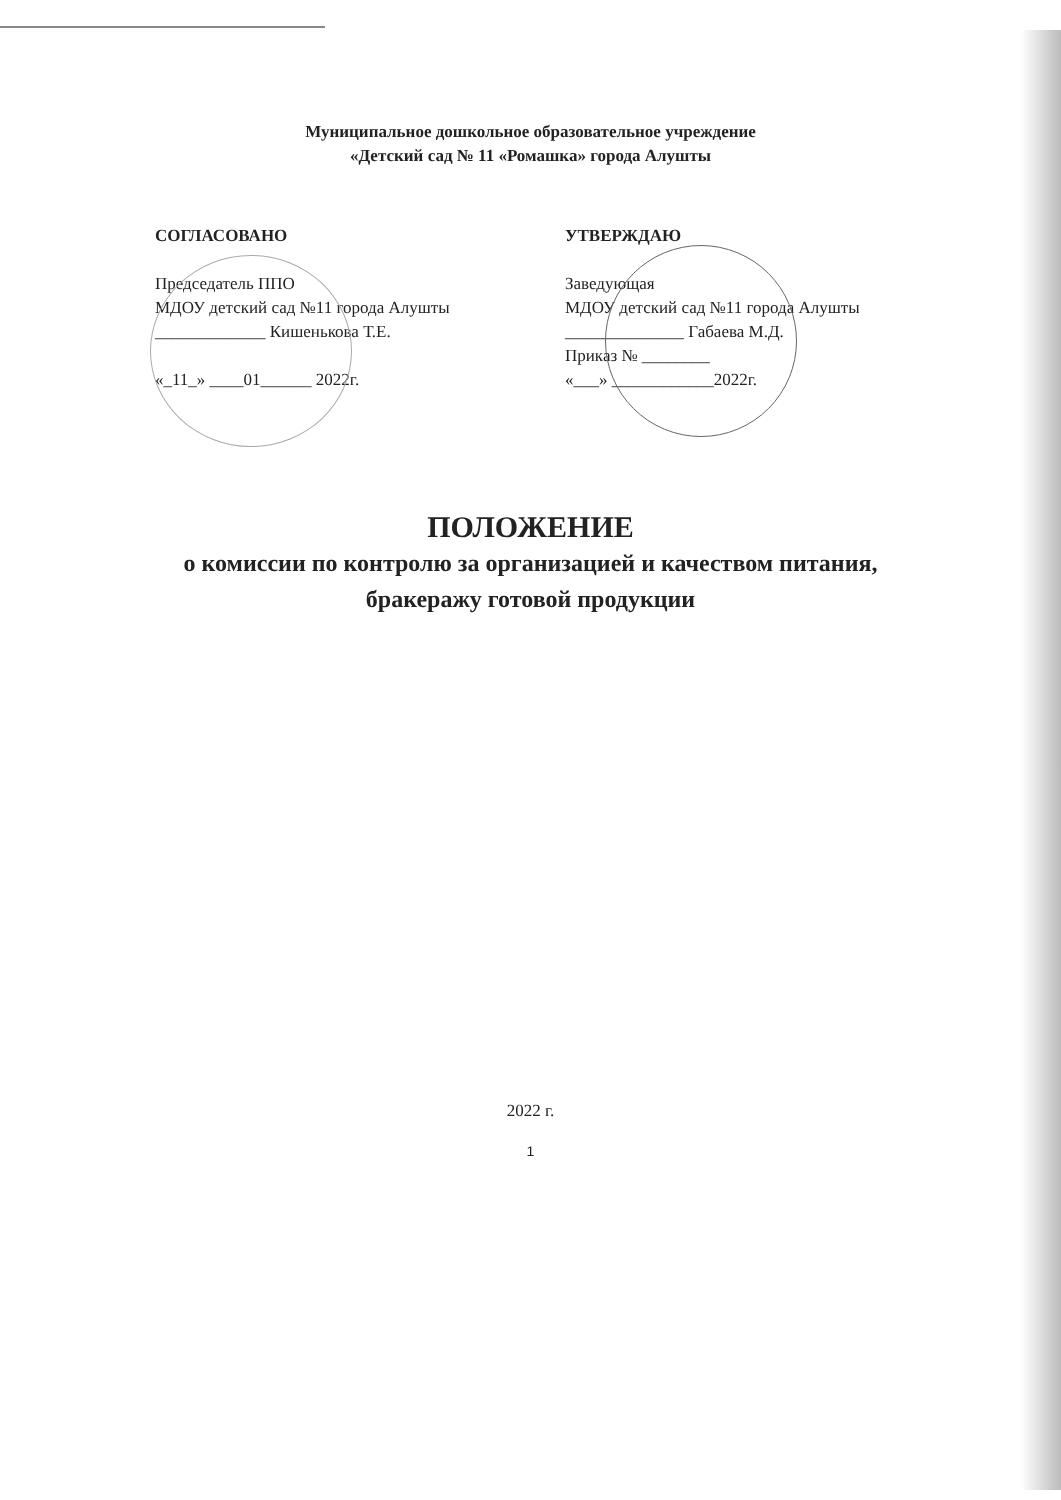Муниципальное дошкольное образовательное учреждение
«Детский сад № 11 «Ромашка» города Алушты
СОГЛАСОВАНО
Председатель ППО
МДОУ детский сад №11 города Алушты
_____________ Кишенькова Т.Е.
«_11_» ____01______ 2022г.
УТВЕРЖДАЮ
Заведующая
МДОУ детский сад №11 города Алушты
______________ Габаева М.Д.
Приказ № ________
«___» ____________2022г.
ПОЛОЖЕНИЕ
о комиссии по контролю за организацией и качеством питания,
бракеражу готовой продукции
2022 г.
1